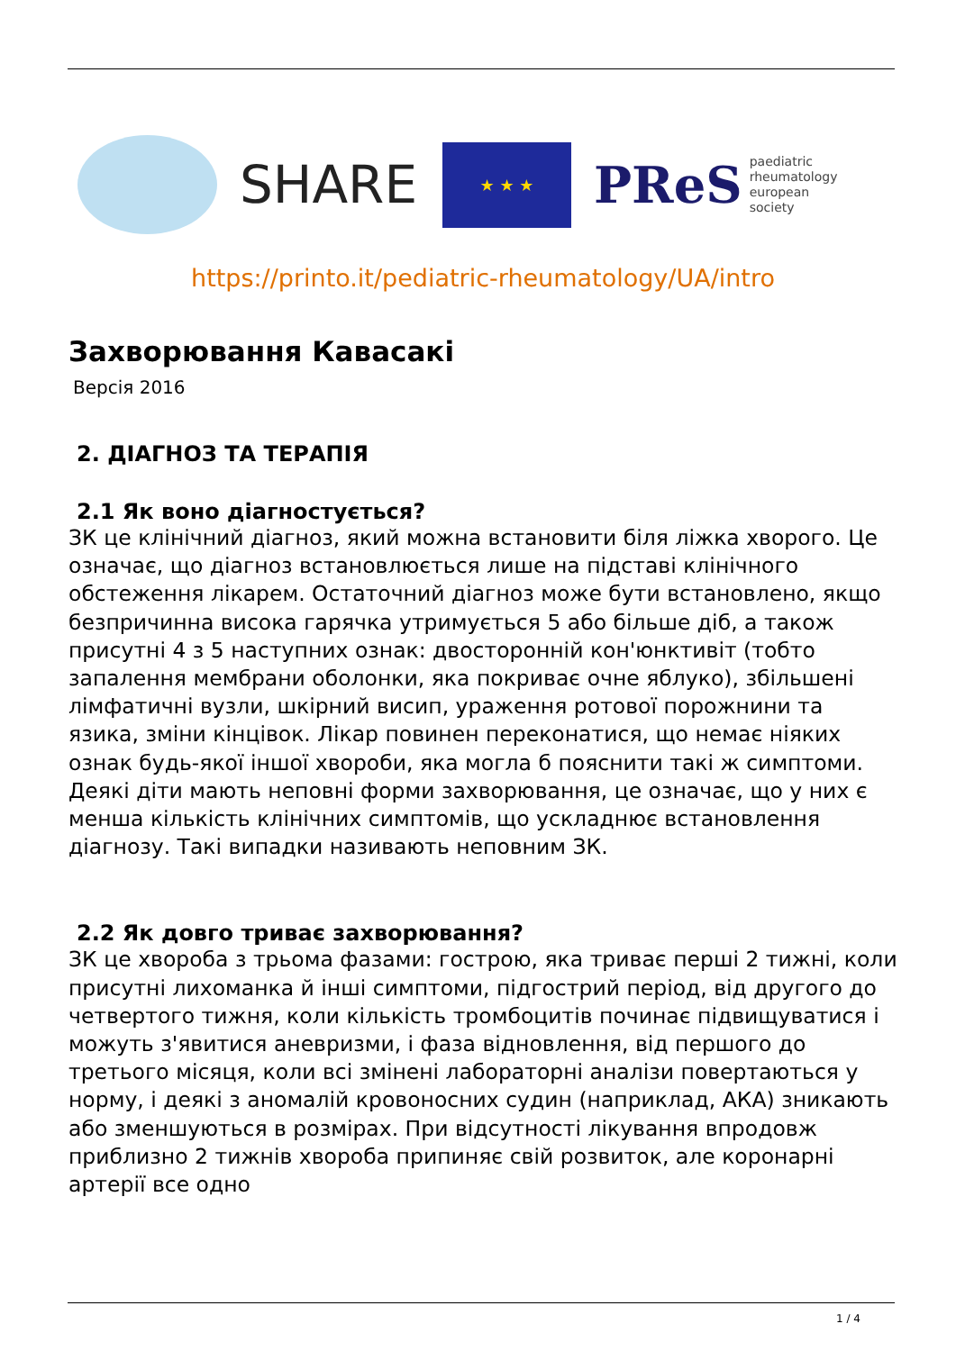SHARE
★ ★ ★
PReS paediatric
rheumatology
european
society
https://printo.it/pediatric-rheumatology/UA/intro
Захворювання Кавасакі
Версія 2016
2. ДІАГНОЗ ТА ТЕРАПІЯ
2.1 Як воно діагностується?
ЗК це клінічний діагноз, який можна встановити біля ліжка хворого. Це означає, що діагноз встановлюється лише на підставі клінічного обстеження лікарем. Остаточний діагноз може бути встановлено, якщо безпричинна висока гарячка утримується 5 або більше діб, а також присутні 4 з 5 наступних ознак: двосторонній кон'юнктивіт (тобто запалення мембрани оболонки, яка покриває очне яблуко), збільшені лімфатичні вузли, шкірний висип, ураження ротової порожнини та язика, зміни кінцівок. Лікар повинен переконатися, що немає ніяких ознак будь-якої іншої хвороби, яка могла б пояснити такі ж симптоми. Деякі діти мають неповні форми захворювання, це означає, що у них є менша кількість клінічних симптомів, що ускладнює встановлення діагнозу. Такі випадки називають неповним ЗК.
2.2 Як довго триває захворювання?
ЗК це хвороба з трьома фазами: гострою, яка триває перші 2 тижні, коли присутні лихоманка й інші симптоми, підгострий період, від другого до четвертого тижня, коли кількість тромбоцитів починає підвищуватися і можуть з'явитися аневризми, і фаза відновлення, від першого до третього місяця, коли всі змінені лабораторні аналізи повертаються у норму, і деякі з аномалій кровоносних судин (наприклад, АКА) зникають або зменшуються в розмірах. При відсутності лікування впродовж приблизно 2 тижнів хвороба припиняє свій розвиток, але коронарні артерії все одно
1 / 4